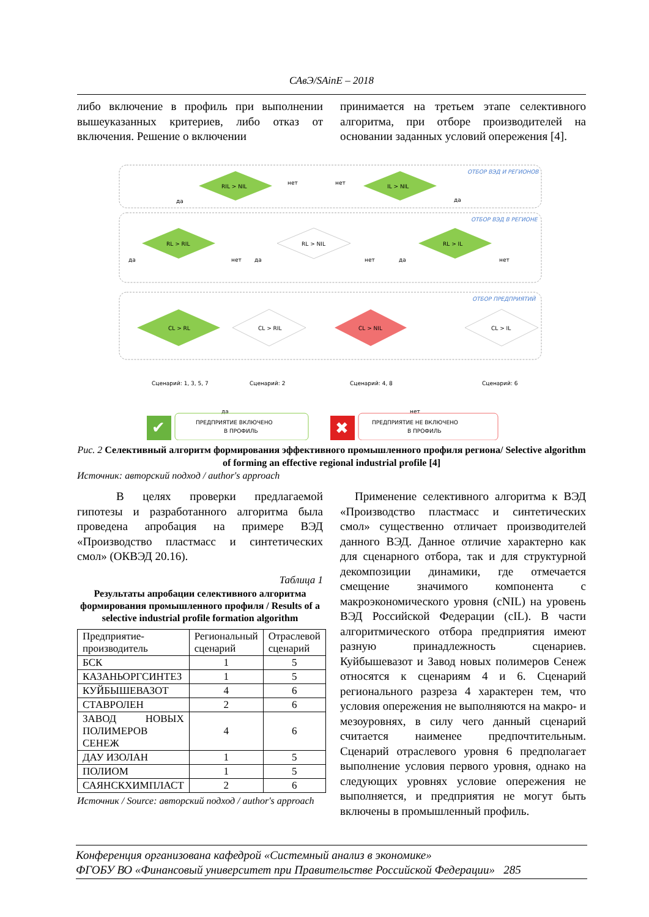САвЭ/SAinE – 2018
либо включение в профиль при выполнении вышеуказанных критериев, либо отказ от включения. Решение о включении
принимается на третьем этапе селективного алгоритма, при отборе производителей на основании заданных условий опережения [4].
ОТБОР ВЭД И РЕГИОНОВ
ОТБОР ВЭД В РЕГИОНЕ
ОТБОР ПРЕДПРИЯТИЙ
RIL > NIL
IL > NIL
нет
нет
да
да
RL > RIL
RL > NIL
RL > IL
да
нет
да
нет
да
нет
CL > RL
CL > RIL
CL > NIL
CL > IL
Сценарий: 1, 3, 5, 7
Сценарий: 2
Сценарий: 4, 8
Сценарий: 6
да
нет
✔
ПРЕДПРИЯТИЕ ВКЛЮЧЕНО
В ПРОФИЛЬ
✖
ПРЕДПРИЯТИЕ НЕ ВКЛЮЧЕНО
В ПРОФИЛЬ
Рис. 2 Селективный алгоритм формирования эффективного промышленного профиля региона/ Selective algorithm of forming an effective regional industrial profile [4]
Источник: авторский подход / author's approach
В целях проверки предлагаемой гипотезы и разработанного алгоритма была проведена апробация на примере ВЭД «Производство пластмасс и синтетических смол» (ОКВЭД 20.16).
Таблица 1
Результаты апробации селективного алгоритма формирования промышленного профиля / Results of a selective industrial profile formation algorithm
| Предприятие-производитель | Региональный сценарий | Отраслевой сценарий |
| --- | --- | --- |
| БСК | 1 | 5 |
| КАЗАНЬОРГСИНТЕЗ | 1 | 5 |
| КУЙБЫШЕВАЗОТ | 4 | 6 |
| СТАВРОЛЕН | 2 | 6 |
| ЗАВОД НОВЫХ ПОЛИМЕРОВ СЕНЕЖ | 4 | 6 |
| ДАУ ИЗОЛАН | 1 | 5 |
| ПОЛИОМ | 1 | 5 |
| САЯНСКХИМПЛАСТ | 2 | 6 |
Источник / Source: авторский подход / author's approach
Применение селективного алгоритма к ВЭД «Производство пластмасс и синтетических смол» существенно отличает производителей данного ВЭД. Данное отличие характерно как для сценарного отбора, так и для структурной декомпозиции динамики, где отмечается смещение значимого компонента с макроэкономического уровня (cNIL) на уровень ВЭД Российской Федерации (cIL). В части алгоритмического отбора предприятия имеют разную принадлежность сценариев. Куйбышевазот и Завод новых полимеров Сенеж относятся к сценариям 4 и 6. Сценарий регионального разреза 4 характерен тем, что условия опережения не выполняются на макро- и мезоуровнях, в силу чего данный сценарий считается наименее предпочтительным. Сценарий отраслевого уровня 6 предполагает выполнение условия первого уровня, однако на следующих уровнях условие опережения не выполняется, и предприятия не могут быть включены в промышленный профиль.
Конференция организована кафедрой «Системный анализ в экономике»
ФГОБУ ВО «Финансовый университет при Правительстве Российской Федерации» 285